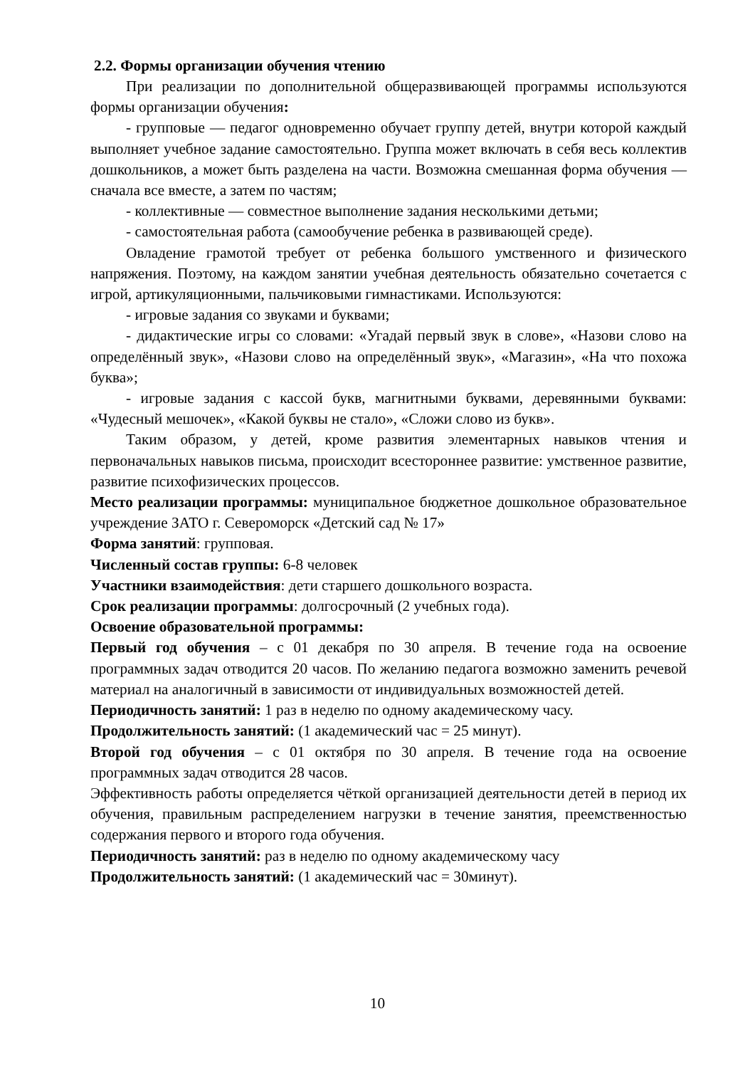2.2. Формы организации обучения чтению
При реализации по дополнительной общеразвивающей программы используются формы организации обучения:
- групповые — педагог одновременно обучает группу детей, внутри которой каждый выполняет учебное задание самостоятельно. Группа может включать в себя весь коллектив дошкольников, а может быть разделена на части. Возможна смешанная форма обучения — сначала все вместе, а затем по частям;
- коллективные — совместное выполнение задания несколькими детьми;
- самостоятельная работа (самообучение ребенка в развивающей среде).
Овладение грамотой требует от ребенка большого умственного и физического напряжения. Поэтому, на каждом занятии учебная деятельность обязательно сочетается с игрой, артикуляционными, пальчиковыми гимнастиками. Используются:
- игровые задания со звуками и буквами;
- дидактические игры со словами: «Угадай первый звук в слове», «Назови слово на определённый звук», «Назови слово на определённый звук», «Магазин», «На что похожа буква»;
- игровые задания с кассой букв, магнитными буквами, деревянными буквами: «Чудесный мешочек», «Какой буквы не стало», «Сложи слово из букв».
Таким образом, у детей, кроме развития элементарных навыков чтения и первоначальных навыков письма, происходит всестороннее развитие: умственное развитие, развитие психофизических процессов.
Место реализации программы: муниципальное бюджетное дошкольное образовательное учреждение ЗАТО г. Североморск «Детский сад № 17»
Форма занятий: групповая.
Численный состав группы: 6-8 человек
Участники взаимодействия: дети старшего дошкольного возраста.
Срок реализации программы: долгосрочный (2 учебных года).
Освоение образовательной программы:
Первый год обучения – с 01 декабря по 30 апреля. В течение года на освоение программных задач отводится 20 часов. По желанию педагога возможно заменить речевой материал на аналогичный в зависимости от индивидуальных возможностей детей.
Периодичность занятий: 1 раз в неделю по одному академическому часу.
Продолжительность занятий: (1 академический час = 25 минут).
Второй год обучения – с 01 октября по 30 апреля. В течение года на освоение программных задач отводится 28 часов.
Эффективность работы определяется чёткой организацией деятельности детей в период их обучения, правильным распределением нагрузки в течение занятия, преемственностью содержания первого и второго года обучения.
Периодичность занятий: раз в неделю по одному академическому часу
Продолжительность занятий: (1 академический час = 30минут).
10